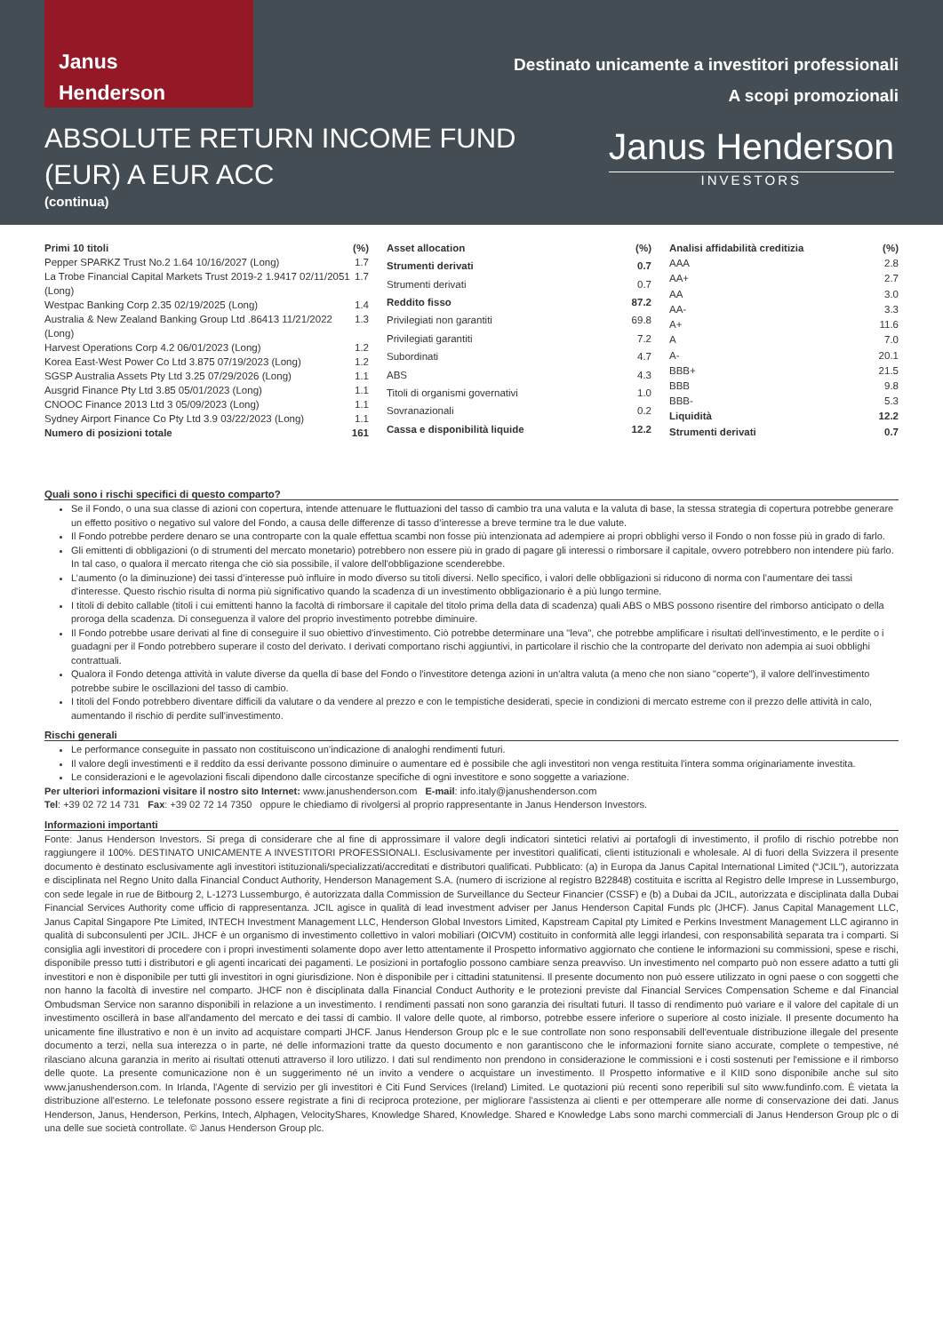Janus
Henderson
Destinato unicamente a investitori professionali
A scopi promozionali
ABSOLUTE RETURN INCOME FUND
(EUR) A EUR ACC
(continua)
Janus Henderson
INVESTORS
| Primi 10 titoli | (%) |
| --- | --- |
| Pepper SPARKZ Trust No.2 1.64 10/16/2027 (Long) | 1.7 |
| La Trobe Financial Capital Markets Trust 2019-2 1.9417 02/11/2051 (Long) | 1.7 |
| Westpac Banking Corp 2.35 02/19/2025 (Long) | 1.4 |
| Australia & New Zealand Banking Group Ltd .86413 11/21/2022 (Long) | 1.3 |
| Harvest Operations Corp 4.2 06/01/2023 (Long) | 1.2 |
| Korea East-West Power Co Ltd 3.875 07/19/2023 (Long) | 1.2 |
| SGSP Australia Assets Pty Ltd 3.25 07/29/2026 (Long) | 1.1 |
| Ausgrid Finance Pty Ltd 3.85 05/01/2023 (Long) | 1.1 |
| CNOOC Finance 2013 Ltd 3 05/09/2023 (Long) | 1.1 |
| Sydney Airport Finance Co Pty Ltd 3.9 03/22/2023 (Long) | 1.1 |
| Numero di posizioni totale | 161 |
| Asset allocation | (%) |
| --- | --- |
| Strumenti derivati | 0.7 |
| Strumenti derivati | 0.7 |
| Reddito fisso | 87.2 |
| Privilegiati non garantiti | 69.8 |
| Privilegiati garantiti | 7.2 |
| Subordinati | 4.7 |
| ABS | 4.3 |
| Titoli di organismi governativi | 1.0 |
| Sovranazionali | 0.2 |
| Cassa e disponibilità liquide | 12.2 |
| Analisi affidabilità creditizia | (%) |
| --- | --- |
| AAA | 2.8 |
| AA+ | 2.7 |
| AA | 3.0 |
| AA- | 3.3 |
| A+ | 11.6 |
| A | 7.0 |
| A- | 20.1 |
| BBB+ | 21.5 |
| BBB | 9.8 |
| BBB- | 5.3 |
| Liquidità | 12.2 |
| Strumenti derivati | 0.7 |
Quali sono i rischi specifici di questo comparto?
Se il Fondo, o una sua classe di azioni con copertura, intende attenuare le fluttuazioni del tasso di cambio tra una valuta e la valuta di base, la stessa strategia di copertura potrebbe generare un effetto positivo o negativo sul valore del Fondo, a causa delle differenze di tasso d’interesse a breve termine tra le due valute.
Il Fondo potrebbe perdere denaro se una controparte con la quale effettua scambi non fosse più intenzionata ad adempiere ai propri obblighi verso il Fondo o non fosse più in grado di farlo.
Gli emittenti di obbligazioni (o di strumenti del mercato monetario) potrebbero non essere più in grado di pagare gli interessi o rimborsare il capitale, ovvero potrebbero non intendere più farlo. In tal caso, o qualora il mercato ritenga che ciò sia possibile, il valore dell'obbligazione scenderebbe.
L’aumento (o la diminuzione) dei tassi d’interesse può influire in modo diverso su titoli diversi. Nello specifico, i valori delle obbligazioni si riducono di norma con l'aumentare dei tassi d'interesse. Questo rischio risulta di norma più significativo quando la scadenza di un investimento obbligazionario è a più lungo termine.
I titoli di debito callable (titoli i cui emittenti hanno la facoltà di rimborsare il capitale del titolo prima della data di scadenza) quali ABS o MBS possono risentire del rimborso anticipato o della proroga della scadenza. Di conseguenza il valore del proprio investimento potrebbe diminuire.
Il Fondo potrebbe usare derivati al fine di conseguire il suo obiettivo d'investimento. Ciò potrebbe determinare una "leva", che potrebbe amplificare i risultati dell'investimento, e le perdite o i guadagni per il Fondo potrebbero superare il costo del derivato. I derivati comportano rischi aggiuntivi, in particolare il rischio che la controparte del derivato non adempia ai suoi obblighi contrattuali.
Qualora il Fondo detenga attività in valute diverse da quella di base del Fondo o l'investitore detenga azioni in un'altra valuta (a meno che non siano "coperte"), il valore dell'investimento potrebbe subire le oscillazioni del tasso di cambio.
I titoli del Fondo potrebbero diventare difficili da valutare o da vendere al prezzo e con le tempistiche desiderati, specie in condizioni di mercato estreme con il prezzo delle attività in calo, aumentando il rischio di perdite sull'investimento.
Rischi generali
Le performance conseguite in passato non costituiscono un’indicazione di analoghi rendimenti futuri.
Il valore degli investimenti e il reddito da essi derivante possono diminuire o aumentare ed è possibile che agli investitori non venga restituita l'intera somma originariamente investita.
Le considerazioni e le agevolazioni fiscali dipendono dalle circostanze specifiche di ogni investitore e sono soggette a variazione.
Per ulteriori informazioni visitare il nostro sito Internet: www.janushenderson.com E-mail: info.italy@janushenderson.com
Tel: +39 02 72 14 731 Fax: +39 02 72 14 7350 oppure le chiediamo di rivolgersi al proprio rappresentante in Janus Henderson Investors.
Informazioni importanti
Fonte: Janus Henderson Investors. Si prega di considerare che al fine di approssimare il valore degli indicatori sintetici relativi ai portafogli di investimento, il profilo di rischio potrebbe non raggiungere il 100%. DESTINATO UNICAMENTE A INVESTITORI PROFESSIONALI. Esclusivamente per investitori qualificati, clienti istituzionali e wholesale. Al di fuori della Svizzera il presente documento è destinato esclusivamente agli investitori istituzionali/specializzati/accreditati e distributori qualificati. Pubblicato: (a) in Europa da Janus Capital International Limited (“JCIL”), autorizzata e disciplinata nel Regno Unito dalla Financial Conduct Authority, Henderson Management S.A. (numero di iscrizione al registro B22848) costituita e iscritta al Registro delle Imprese in Lussemburgo, con sede legale in rue de Bitbourg 2, L-1273 Lussemburgo, è autorizzata dalla Commission de Surveillance du Secteur Financier (CSSF) e (b) a Dubai da JCIL, autorizzata e disciplinata dalla Dubai Financial Services Authority come ufficio di rappresentanza. JCIL agisce in qualità di lead investment adviser per Janus Henderson Capital Funds plc (JHCF). Janus Capital Management LLC, Janus Capital Singapore Pte Limited, INTECH Investment Management LLC, Henderson Global Investors Limited, Kapstream Capital pty Limited e Perkins Investment Management LLC agiranno in qualità di subconsulenti per JCIL. JHCF è un organismo di investimento collettivo in valori mobiliari (OICVM) costituito in conformità alle leggi irlandesi, con responsabilità separata tra i comparti. Si consiglia agli investitori di procedere con i propri investimenti solamente dopo aver letto attentamente il Prospetto informativo aggiornato che contiene le informazioni su commissioni, spese e rischi, disponibile presso tutti i distributori e gli agenti incaricati dei pagamenti. Le posizioni in portafoglio possono cambiare senza preavviso. Un investimento nel comparto può non essere adatto a tutti gli investitori e non è disponibile per tutti gli investitori in ogni giurisdizione. Non è disponibile per i cittadini statunitensi. Il presente documento non può essere utilizzato in ogni paese o con soggetti che non hanno la facoltà di investire nel comparto. JHCF non è disciplinata dalla Financial Conduct Authority e le protezioni previste dal Financial Services Compensation Scheme e dal Financial Ombudsman Service non saranno disponibili in relazione a un investimento. I rendimenti passati non sono garanzia dei risultati futuri. Il tasso di rendimento può variare e il valore del capitale di un investimento oscillerà in base all'andamento del mercato e dei tassi di cambio. Il valore delle quote, al rimborso, potrebbe essere inferiore o superiore al costo iniziale. Il presente documento ha unicamente fine illustrativo e non è un invito ad acquistare comparti JHCF. Janus Henderson Group plc e le sue controllate non sono responsabili dell'eventuale distribuzione illegale del presente documento a terzi, nella sua interezza o in parte, né delle informazioni tratte da questo documento e non garantiscono che le informazioni fornite siano accurate, complete o tempestive, né rilasciano alcuna garanzia in merito ai risultati ottenuti attraverso il loro utilizzo. I dati sul rendimento non prendono in considerazione le commissioni e i costi sostenuti per l'emissione e il rimborso delle quote. La presente comunicazione non è un suggerimento né un invito a vendere o acquistare un investimento. Il Prospetto informative e il KIID sono disponibile anche sul sito www.janushenderson.com. In Irlanda, l'Agente di servizio per gli investitori è Citi Fund Services (Ireland) Limited. Le quotazioni più recenti sono reperibili sul sito www.fundinfo.com. È vietata la distribuzione all'esterno. Le telefonate possono essere registrate a fini di reciproca protezione, per migliorare l'assistenza ai clienti e per ottemperare alle norme di conservazione dei dati. Janus Henderson, Janus, Henderson, Perkins, Intech, Alphagen, VelocityShares, Knowledge Shared, Knowledge. Shared e Knowledge Labs sono marchi commerciali di Janus Henderson Group plc o di una delle sue società controllate. © Janus Henderson Group plc.